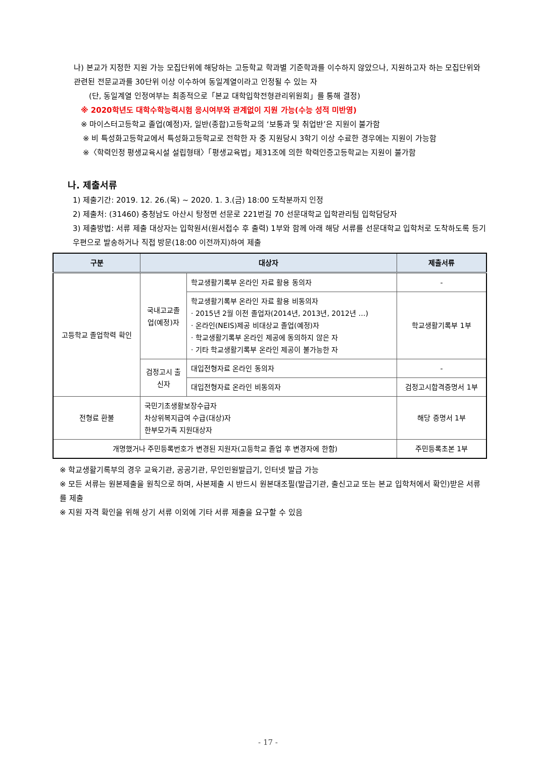나) 본교가 지정한 지원 가능 모집단위에 해당하는 고등학교 학과별 기준학과를 이수하지 않았으나, 지원하고자 하는 모집단위와 관련된 전문교과를 30단위 이상 이수하여 동일계열이라고 인정될 수 있는 자
(단, 동일계열 인정여부는 최종적으로「본교 대학입학전형관리위원회」를 통해 결정)
※ 2020학년도 대학수학능력시험 응시여부와 관계없이 지원 가능(수능 성적 미반영)
※ 마이스터고등학교 졸업(예정)자, 일반(종합)고등학교의 ‘보통과 및 취업반’은 지원이 불가함
※ 비 특성화고등학교에서 특성화고등학교로 전학한 자 중 지원당시 3학기 이상 수료한 경우에는 지원이 가능함
※〈학력인정 평생교육시설 설립형태〉「평생교육법」제31조에 의한 학력인증고등학교는 지원이 불가함
나. 제출서류
1) 제출기간: 2019. 12. 26.(목) ~ 2020. 1. 3.(금) 18:00 도착분까지 인정
2) 제출처: (31460) 충청남도 아산시 탕정면 선문로 221번길 70 선문대학교 입학관리팀 입학담당자
3) 제출방법: 서류 제출 대상자는 입학원서(원서접수 후 출력) 1부와 함께 아래 해당 서류를 선문대학교 입학처로 도착하도록 등기우편으로 발송하거나 직접 방문(18:00 이전까지)하여 제출
| 구분 | 대상자 | | 제출서류 |
| --- | --- | --- | --- |
| 고등학교 졸업학력 확인 | 국내고교졸업(예정)자 | 학교생활기록부 온라인 자료 활용 동의자 | - |
| | | 학교생활기록부 온라인 자료 활용 비동의자 · 2015년 2월 이전 졸업자(2014년, 2013년, 2012년 …) · 온라인(NEIS)제공 비대상교 졸업(예정)자 · 학교생활기록부 온라인 제공에 동의하지 않은 자 · 기타 학교생활기록부 온라인 제공이 불가능한 자 | 학교생활기록부 1부 |
| | 검정고시 출신자 | 대입전형자료 온라인 동의자 | - |
| | | 대입전형자료 온라인 비동의자 | 검정고시합격증명서 1부 |
| 전형료 환불 | 국민기초생활보장수급자 차상위복지급여 수급(대상)자 한부모가족 지원대상자 | | 해당 증명서 1부 |
| 개명했거나 주민등록번호가 변경된 지원자(고등학교 졸업 후 변경자에 한함) | | | 주민등록초본 1부 |
※ 학교생활기록부의 경우 교육기관, 공공기관, 무인민원발급기, 인터넷 발급 가능
※ 모든 서류는 원본제출을 원칙으로 하며, 사본제출 시 반드시 원본대조필(발급기관, 출신고교 또는 본교 입학처에서 확인)받은 서류를 제출
※ 지원 자격 확인을 위해 상기 서류 이외에 기타 서류 제출을 요구할 수 있음
- 17 -